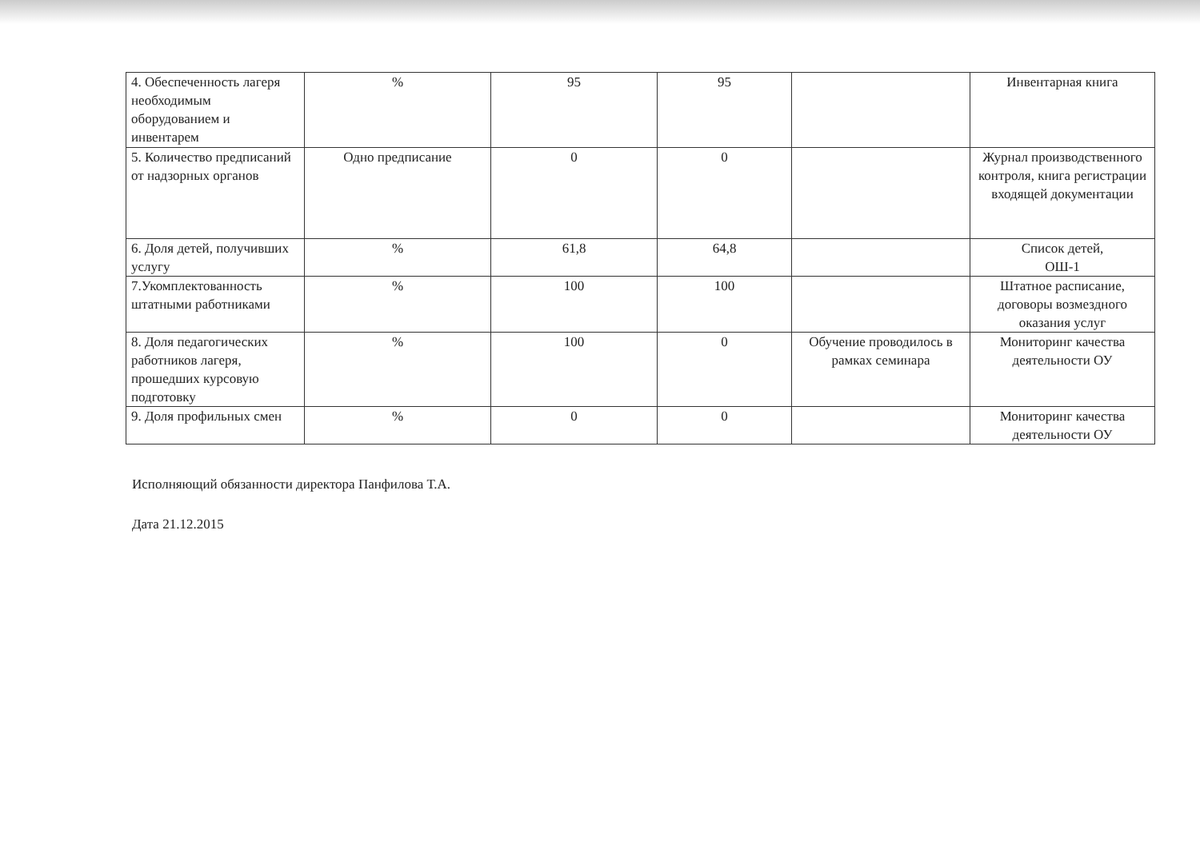| 4. Обеспеченность лагеря необходимым оборудованием и инвентарем | % | 95 | 95 | | Инвентарная книга |
| 5. Количество предписаний от надзорных органов | Одно предписание | 0 | 0 | | Журнал производственного контроля, книга регистрации входящей документации |
| 6. Доля детей, получивших услугу | % | 61,8 | 64,8 | | Список детей, ОШ-1 |
| 7.Укомплектованность штатными работниками | % | 100 | 100 | | Штатное расписание, договоры возмездного оказания услуг |
| 8. Доля педагогических работников лагеря, прошедших курсовую подготовку | % | 100 | 0 | Обучение проводилось в рамках семинара | Мониторинг качества деятельности ОУ |
| 9. Доля профильных смен | % | 0 | 0 | | Мониторинг качества деятельности ОУ |
Исполняющий обязанности директора Панфилова Т.А.
Дата 21.12.2015